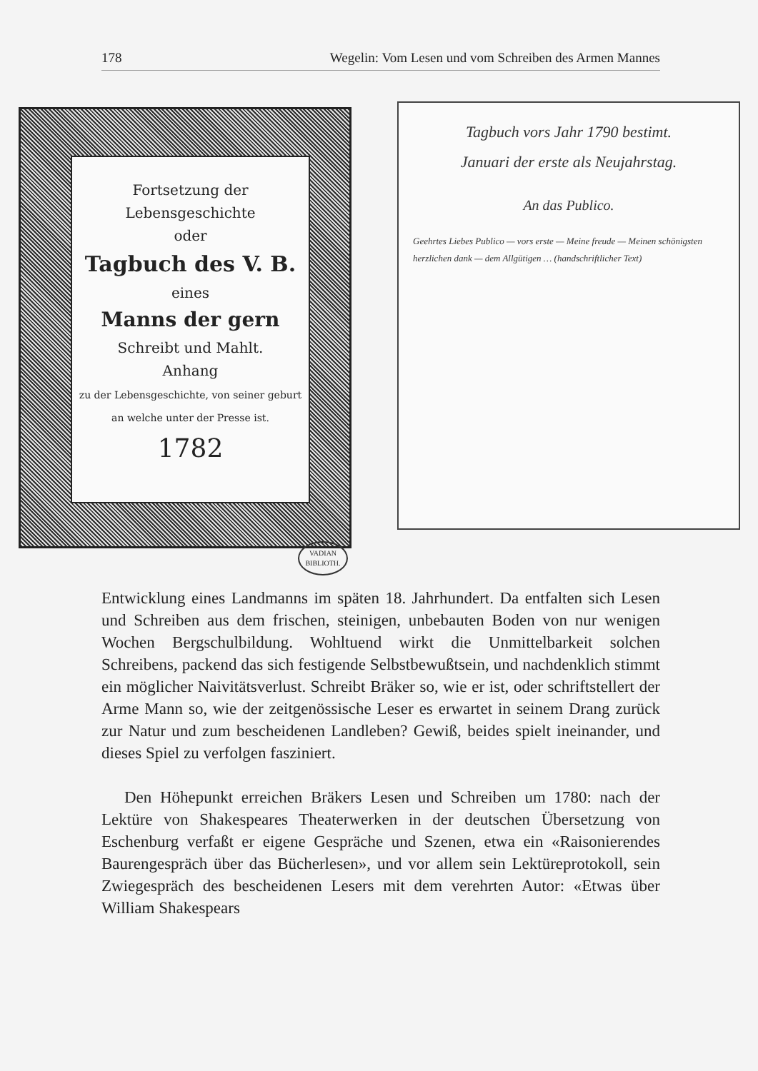178 Wegelin: Vom Lesen und vom Schreiben des Armen Mannes
Fortsetzung der
Lebensgeschichte
oder
Tagbuch des V. B.
eines
Manns der gern
Schreibt und Mahlt.
Anhang
zu der Lebensgeschichte, von seiner geburt an welche unter der Presse ist.
1782
Tagbuch vors Jahr 1790 bestimt.
Januari der erste als Neujahrstag.
An das Publico.
Geehrtes Liebes Publico — vors erste — Meine freude — Meinen schönigsten herzlichen dank — dem Allgütigen … (handschriftlicher Text)
VADIAN
BIBLIOTH.
Entwicklung eines Landmanns im späten 18. Jahrhundert. Da entfalten sich Lesen und Schreiben aus dem frischen, steinigen, unbebauten Boden von nur wenigen Wochen Bergschulbildung. Wohltuend wirkt die Unmittelbarkeit solchen Schreibens, packend das sich festigende Selbstbewußtsein, und nachdenklich stimmt ein möglicher Naivitätsverlust. Schreibt Bräker so, wie er ist, oder schriftstellert der Arme Mann so, wie der zeitgenössische Leser es erwartet in seinem Drang zurück zur Natur und zum bescheidenen Landleben? Gewiß, beides spielt ineinander, und dieses Spiel zu verfolgen fasziniert.
Den Höhepunkt erreichen Bräkers Lesen und Schreiben um 1780: nach der Lektüre von Shakespeares Theaterwerken in der deutschen Übersetzung von Eschenburg verfaßt er eigene Gespräche und Szenen, etwa ein «Raisonierendes Baurengespräch über das Bücherlesen», und vor allem sein Lektüreprotokoll, sein Zwiegespräch des bescheidenen Lesers mit dem verehrten Autor: «Etwas über William Shakespears